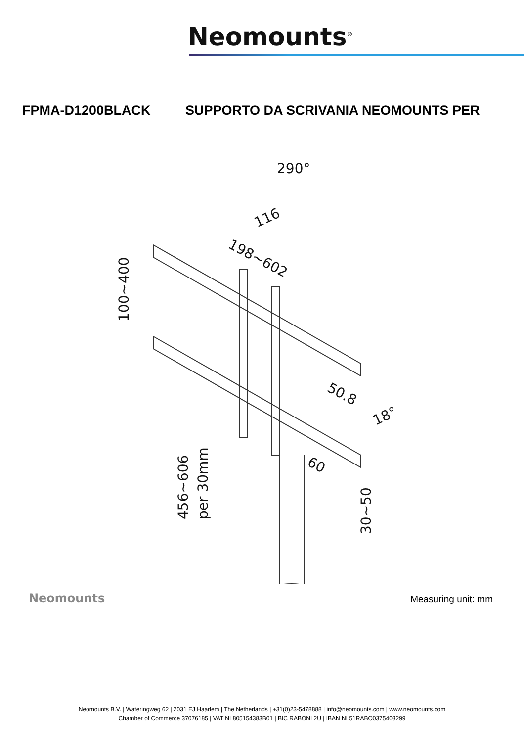Neomounts<sup>®</sup>
FPMA-D1200BLACK SUPPORTO DA SCRIVANIA NEOMOUNTS PER
290°
116
198~602
100~400
50.8
18°
60
456~606
per 30mm
30~50
Neomounts Measuring unit: mm
Neomounts B.V. | Wateringweg 62 | 2031 EJ Haarlem | The Netherlands | +31(0)23-5478888 | info@neomounts.com | www.neomounts.com
Chamber of Commerce 37076185 | VAT NL805154383B01 | BIC RABONL2U | IBAN NL51RABO0375403299